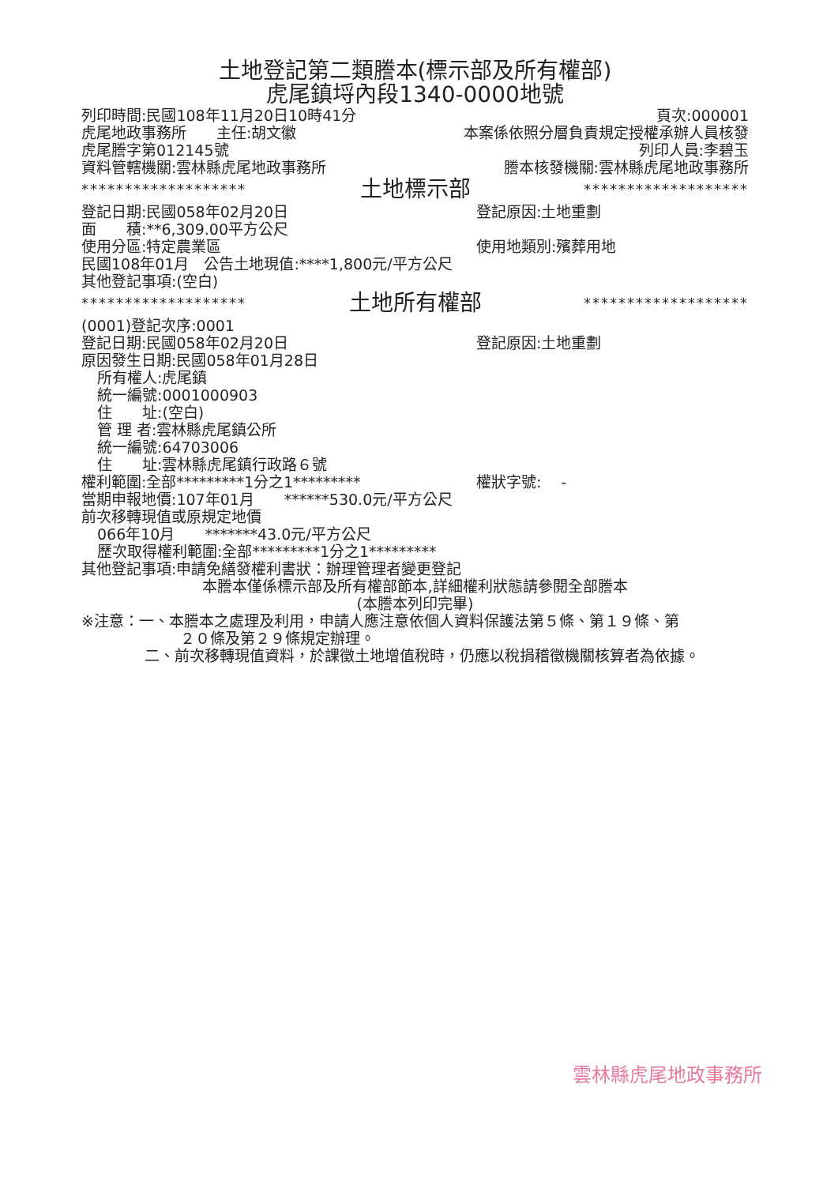土地登記第二類謄本(標示部及所有權部)
虎尾鎮埒內段1340-0000地號
列印時間:民國108年11月20日10時41分 頁次:000001
虎尾地政事務所　　主任:胡文徽 本案係依照分層負責規定授權承辦人員核發
虎尾謄字第012145號 列印人員:李碧玉
資料管轄機關:雲林縣虎尾地政事務所 謄本核發機關:雲林縣虎尾地政事務所
******************* 土地標示部 *******************
登記日期:民國058年02月20日 登記原因:土地重劃
面　　積:**6,309.00平方公尺
使用分區:特定農業區 使用地類別:殯葬用地
民國108年01月　公告土地現值:****1,800元/平方公尺
其他登記事項:(空白)
******************* 土地所有權部 *******************
(0001)登記次序:0001
登記日期:民國058年02月20日 登記原因:土地重劃
原因發生日期:民國058年01月28日
所有權人:虎尾鎮
統一編號:0001000903
住　　址:(空白)
管 理 者:雲林縣虎尾鎮公所
統一編號:64703006
住　　址:雲林縣虎尾鎮行政路６號
權利範圍:全部*********1分之1********* 權狀字號:　 -
當期申報地價:107年01月　　******530.0元/平方公尺
前次移轉現值或原規定地價
066年10月　　*******43.0元/平方公尺
歷次取得權利範圍:全部*********1分之1*********
其他登記事項:申請免繕發權利書狀：辦理管理者變更登記
本謄本僅係標示部及所有權部節本,詳細權利狀態請參閱全部謄本
(本謄本列印完畢)
※注意：一、本謄本之處理及利用，申請人應注意依個人資料保護法第５條、第１９條、第
２０條及第２９條規定辦理。
二、前次移轉現值資料，於課徵土地增值稅時，仍應以稅捐稽徵機關核算者為依據。
雲林縣虎尾地政事務所